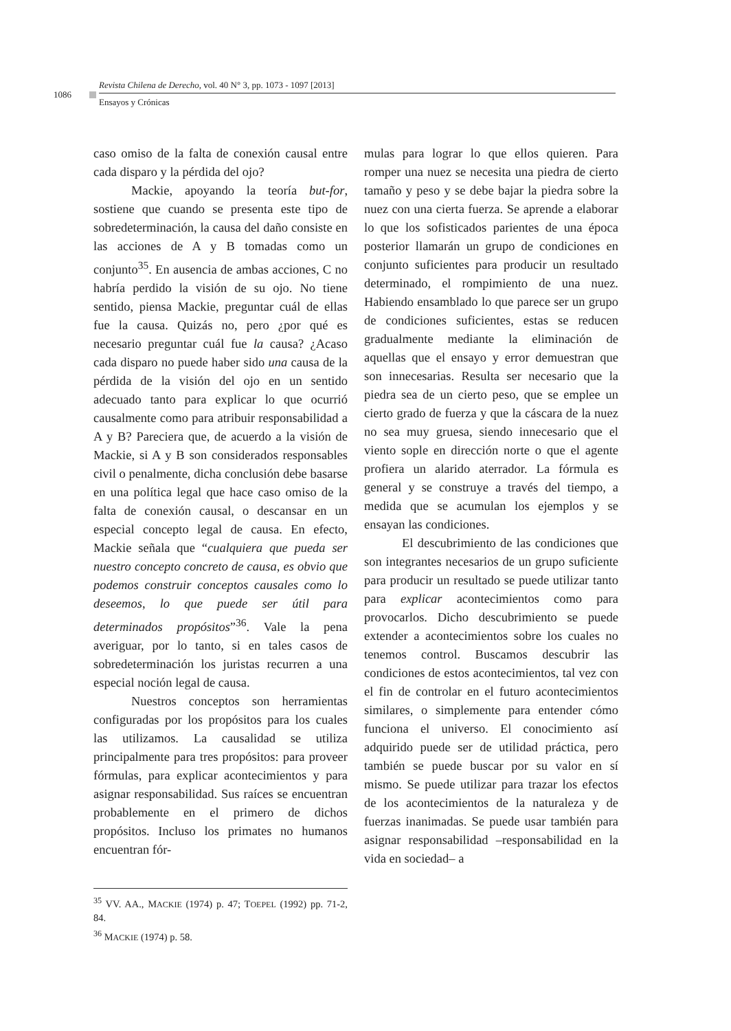1086
Revista Chilena de Derecho, vol. 40 N° 3, pp. 1073 - 1097 [2013]
Ensayos y Crónicas
caso omiso de la falta de conexión causal entre cada disparo y la pérdida del ojo?
Mackie, apoyando la teoría but-for, sostiene que cuando se presenta este tipo de sobredeterminación, la causa del daño consiste en las acciones de A y B tomadas como un conjunto<sup>35</sup>. En ausencia de ambas acciones, C no habría perdido la visión de su ojo. No tiene sentido, piensa Mackie, preguntar cuál de ellas fue la causa. Quizás no, pero ¿por qué es necesario preguntar cuál fue la causa? ¿Acaso cada disparo no puede haber sido una causa de la pérdida de la visión del ojo en un sentido adecuado tanto para explicar lo que ocurrió causalmente como para atribuir responsabilidad a A y B? Pareciera que, de acuerdo a la visión de Mackie, si A y B son considerados responsables civil o penalmente, dicha conclusión debe basarse en una política legal que hace caso omiso de la falta de conexión causal, o descansar en un especial concepto legal de causa. En efecto, Mackie señala que “cualquiera que pueda ser nuestro concepto concreto de causa, es obvio que podemos construir conceptos causales como lo deseemos, lo que puede ser útil para determinados propósitos”<sup>36</sup>. Vale la pena averiguar, por lo tanto, si en tales casos de sobredeterminación los juristas recurren a una especial noción legal de causa.
Nuestros conceptos son herramientas configuradas por los propósitos para los cuales las utilizamos. La causalidad se utiliza principalmente para tres propósitos: para proveer fórmulas, para explicar acontecimientos y para asignar responsabilidad. Sus raíces se encuentran probablemente en el primero de dichos propósitos. Incluso los primates no humanos encuentran fór-
<sup>35</sup> VV. AA., MACKIE (1974) p. 47; TOEPEL (1992) pp. 71-2, 84.
<sup>36</sup> MACKIE (1974) p. 58.
mulas para lograr lo que ellos quieren. Para romper una nuez se necesita una piedra de cierto tamaño y peso y se debe bajar la piedra sobre la nuez con una cierta fuerza. Se aprende a elaborar lo que los sofisticados parientes de una época posterior llamarán un grupo de condiciones en conjunto suficientes para producir un resultado determinado, el rompimiento de una nuez. Habiendo ensamblado lo que parece ser un grupo de condiciones suficientes, estas se reducen gradualmente mediante la eliminación de aquellas que el ensayo y error demuestran que son innecesarias. Resulta ser necesario que la piedra sea de un cierto peso, que se emplee un cierto grado de fuerza y que la cáscara de la nuez no sea muy gruesa, siendo innecesario que el viento sople en dirección norte o que el agente profiera un alarido aterrador. La fórmula es general y se construye a través del tiempo, a medida que se acumulan los ejemplos y se ensayan las condiciones.
El descubrimiento de las condiciones que son integrantes necesarios de un grupo suficiente para producir un resultado se puede utilizar tanto para explicar acontecimientos como para provocarlos. Dicho descubrimiento se puede extender a acontecimientos sobre los cuales no tenemos control. Buscamos descubrir las condiciones de estos acontecimientos, tal vez con el fin de controlar en el futuro acontecimientos similares, o simplemente para entender cómo funciona el universo. El conocimiento así adquirido puede ser de utilidad práctica, pero también se puede buscar por su valor en sí mismo. Se puede utilizar para trazar los efectos de los acontecimientos de la naturaleza y de fuerzas inanimadas. Se puede usar también para asignar responsabilidad –responsabilidad en la vida en sociedad– a